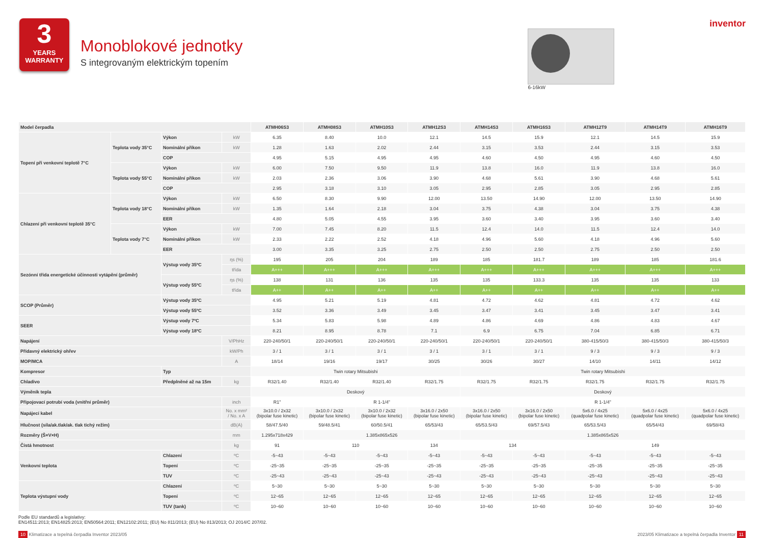3
YEARS
WARRANTY
Monoblokové jednotky
S integrovaným elektrickým topením
6-16kW
inventor
| Model čerpadla | | | | ATMH06S3 | ATMH08S3 | ATMH10S3 | ATMH12S3 | ATMH14S3 | ATMH16S3 | ATMH12T9 | ATMH14T9 | ATMH16T9 |
| --- | --- | --- | --- | --- | --- | --- | --- | --- | --- | --- | --- | --- |
| Topení při venkovní teplotě 7°C | Teplota vody 35°C | Výkon | kW | 6.35 | 8.40 | 10.0 | 12.1 | 14.5 | 15.9 | 12.1 | 14.5 | 15.9 |
| | | Nominální příkon | kW | 1.28 | 1.63 | 2.02 | 2.44 | 3.15 | 3.53 | 2.44 | 3.15 | 3.53 |
| | | COP | | 4.95 | 5.15 | 4.95 | 4.95 | 4.60 | 4.50 | 4.95 | 4.60 | 4.50 |
| | Teplota vody 55°C | Výkon | kW | 6.00 | 7.50 | 9.50 | 11.9 | 13.8 | 16.0 | 11.9 | 13.8 | 16.0 |
| | | Nominální příkon | kW | 2.03 | 2.36 | 3.06 | 3.90 | 4.68 | 5.61 | 3.90 | 4.68 | 5.61 |
| | | COP | | 2.95 | 3.18 | 3.10 | 3.05 | 2.95 | 2.85 | 3.05 | 2.95 | 2.85 |
| Chlazení při venkovní teplotě 35°C | Teplota vody 18°C | Výkon | kW | 6.50 | 8.30 | 9.90 | 12.00 | 13.50 | 14.90 | 12.00 | 13.50 | 14.90 |
| | | Nominální příkon | kW | 1.35 | 1.64 | 2.18 | 3.04 | 3.75 | 4.38 | 3.04 | 3.75 | 4.38 |
| | | EER | | 4.80 | 5.05 | 4.55 | 3.95 | 3.60 | 3.40 | 3.95 | 3.60 | 3.40 |
| | Teplota vody 7°C | Výkon | kW | 7.00 | 7.45 | 8.20 | 11.5 | 12.4 | 14.0 | 11.5 | 12.4 | 14.0 |
| | | Nominální příkon | kW | 2.33 | 2.22 | 2.52 | 4.18 | 4.96 | 5.60 | 4.18 | 4.96 | 5.60 |
| | | EER | | 3.00 | 3.35 | 3.25 | 2.75 | 2.50 | 2.50 | 2.75 | 2.50 | 2.50 |
| Sezónní třída energetické účinnosti vytápění (průměr) | | Výstup vody 35ºC | ηs (%) | 195 | 205 | 204 | 189 | 185 | 181.7 | 189 | 185 | 181.6 |
| | | | třída | A+++ | A+++ | A+++ | A+++ | A+++ | A+++ | A+++ | A+++ | A+++ |
| | | Výstup vody 55ºC | ηs (%) | 138 | 131 | 136 | 135 | 135 | 133.3 | 135 | 135 | 133 |
| | | | třída | A++ | A++ | A++ | A++ | A++ | A++ | A++ | A++ | A++ |
| SCOP (Průměr) | | Výstup vody 35ºC | | 4.95 | 5.21 | 5.19 | 4.81 | 4.72 | 4.62 | 4.81 | 4.72 | 4.62 |
| | | Výstup vody 55ºC | | 3.52 | 3.36 | 3.49 | 3.45 | 3.47 | 3.41 | 3.45 | 3.47 | 3.41 |
| SEER | | Výstup vody 7ºC | | 5.34 | 5.83 | 5.98 | 4.89 | 4.86 | 4.69 | 4.86 | 4.83 | 4.67 |
| | | Výstup vody 18ºC | | 8.21 | 8.95 | 8.78 | 7.1 | 6.9 | 6.75 | 7.04 | 6.85 | 6.71 |
| Napájení | | | V/PhHz | 220-240/50/1 | 220-240/50/1 | 220-240/50/1 | 220-240/50/1 | 220-240/50/1 | 220-240/50/1 | 380-415/50/3 | 380-415/50/3 | 380-415/50/3 |
| Přídavný elektrický ohřev | | | kW/Ph | 3 / 1 | 3 / 1 | 3 / 1 | 3 / 1 | 3 / 1 | 3 / 1 | 9 / 3 | 9 / 3 | 9 / 3 |
| MOP/MCA | | | A | 18/14 | 19/16 | 19/17 | 30/25 | 30/26 | 30/27 | 14/10 | 14/11 | 14/12 |
| Kompresor | | Typ | | Twin rotary Mitsubishi | | | | Twin rotary Mitsubishi | | | | |
| Chladivo | | Předplněné až na 15m | kg | R32/1.40 | R32/1.40 | R32/1.40 | R32/1.75 | R32/1.75 | R32/1.75 | R32/1.75 | R32/1.75 | R32/1.75 |
| Výměník tepla | | | | Deskový | | | | Deskový | | | | |
| Připojovací potrubí voda (vnitřní průměr) | | | inch | R1” | R 1-1/4” | | | R 1-1/4” | | | | |
| Napájecí kabel | | | No. x mm² / No. x A | 3x10.0 / 2x32 (bipolar fuse kinetic) | 3x10.0 / 2x32 (bipolar fuse kinetic) | 3x10.0 / 2x32 (bipolar fuse kinetic) | 3x16.0 / 2x50 (bipolar fuse kinetic) | 3x16.0 / 2x50 (bipolar fuse kinetic) | 3x16.0 / 2x50 (bipolar fuse kinetic) | 5x6.0 / 4x25 (quadpolar fuse kinetic) | 5x6.0 / 4x25 (quadpolar fuse kinetic) | 5x6.0 / 4x25 (quadpolar fuse kinetic) |
| Hlučnost (síla/ak.tlak/ak. tlak tichý režim) | | | dB(A) | 58/47.5/40 | 59/48.5/41 | 60/50.5/41 | 65/53/43 | 65/53.5/43 | 69/57.5/43 | 65/53.5/43 | 65/54/43 | 69/58/43 |
| Rozměry (Š×V×H) | | | mm | 1.295x718x429 | 1.385x865x526 | | | 1.385x865x526 | | | | |
| Čistá hmotnost | | | kg | 91 | 110 | | 134 | 134 | | 149 | | |
| Venkovní teplota | | Chlazení | ºC | -5~43 | -5~43 | -5~43 | -5~43 | -5~43 | -5~43 | -5~43 | -5~43 | -5~43 |
| | | Topení | ºC | -25~35 | -25~35 | -25~35 | -25~35 | -25~35 | -25~35 | -25~35 | -25~35 | -25~35 |
| | | TUV | ºC | -25~43 | -25~43 | -25~43 | -25~43 | -25~43 | -25~43 | -25~43 | -25~43 | -25~43 |
| Teplota výstupní vody | | Chlazení | ºC | 5~30 | 5~30 | 5~30 | 5~30 | 5~30 | 5~30 | 5~30 | 5~30 | 5~30 |
| | | Topení | ºC | 12~65 | 12~65 | 12~65 | 12~65 | 12~65 | 12~65 | 12~65 | 12~65 | 12~65 |
| | | TUV (tank) | ºC | 10~60 | 10~60 | 10~60 | 10~60 | 10~60 | 10~60 | 10~60 | 10~60 | 10~60 |
Podle EU standardů a legislativy:
EN14511:2013; EN14825:2013; EN50564:2011; EN12102:2011; (EU) No 811/2013; (EU) No 813/2013; OJ 2014/C 207/02.
10 Klimatizace a tepelná čerpadla Inventor 2023/05 2023/05 Klimatizace a tepelná čerpadla Inventor 11